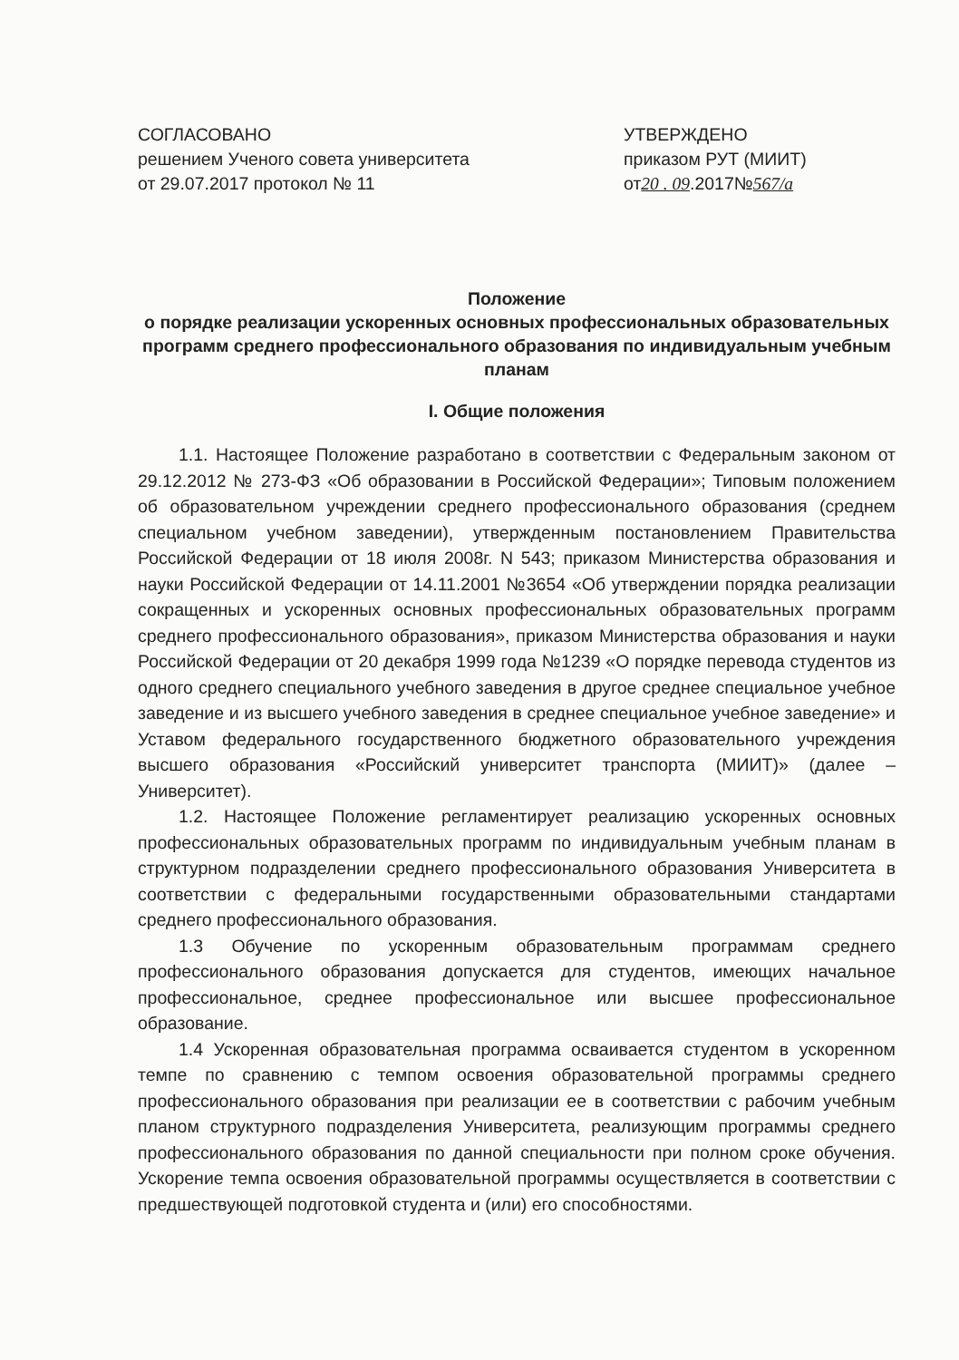СОГЛАСОВАНО
решением Ученого совета университета
от 29.07.2017 протокол № 11
УТВЕРЖДЕНО
приказом РУТ (МИИТ)
от20 . 09.2017№567/a
Положение
о порядке реализации ускоренных основных профессиональных образовательных программ среднего профессионального образования по индивидуальным учебным планам
I. Общие положения
1.1. Настоящее Положение разработано в соответствии с Федеральным законом от 29.12.2012 № 273-ФЗ «Об образовании в Российской Федерации»; Типовым положением об образовательном учреждении среднего профессионального образования (среднем специальном учебном заведении), утвержденным постановлением Правительства Российской Федерации от 18 июля 2008г. N 543; приказом Министерства образования и науки Российской Федерации от 14.11.2001 №3654 «Об утверждении порядка реализации сокращенных и ускоренных основных профессиональных образовательных программ среднего профессионального образования», приказом Министерства образования и науки Российской Федерации от 20 декабря 1999 года №1239 «О порядке перевода студентов из одного среднего специального учебного заведения в другое среднее специальное учебное заведение и из высшего учебного заведения в среднее специальное учебное заведение» и Уставом федерального государственного бюджетного образовательного учреждения высшего образования «Российский университет транспорта (МИИТ)» (далее – Университет).
1.2. Настоящее Положение регламентирует реализацию ускоренных основных профессиональных образовательных программ по индивидуальным учебным планам в структурном подразделении среднего профессионального образования Университета в соответствии с федеральными государственными образовательными стандартами среднего профессионального образования.
1.3 Обучение по ускоренным образовательным программам среднего профессионального образования допускается для студентов, имеющих начальное профессиональное, среднее профессиональное или высшее профессиональное образование.
1.4 Ускоренная образовательная программа осваивается студентом в ускоренном темпе по сравнению с темпом освоения образовательной программы среднего профессионального образования при реализации ее в соответствии с рабочим учебным планом структурного подразделения Университета, реализующим программы среднего профессионального образования по данной специальности при полном сроке обучения. Ускорение темпа освоения образовательной программы осуществляется в соответствии с предшествующей подготовкой студента и (или) его способностями.